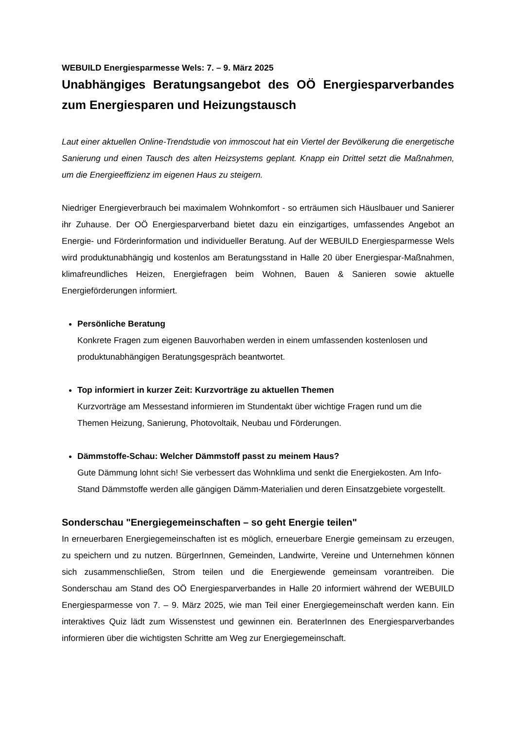WEBUILD Energiesparmesse Wels: 7. – 9. März 2025
Unabhängiges Beratungsangebot des OÖ Energiesparverbandes zum Energiesparen und Heizungstausch
Laut einer aktuellen Online-Trendstudie von immoscout hat ein Viertel der Bevölkerung die energetische Sanierung und einen Tausch des alten Heizsystems geplant. Knapp ein Drittel setzt die Maßnahmen, um die Energieeffizienz im eigenen Haus zu steigern.
Niedriger Energieverbrauch bei maximalem Wohnkomfort - so erträumen sich Häuslbauer und Sanierer ihr Zuhause. Der OÖ Energiesparverband bietet dazu ein einzigartiges, umfassendes Angebot an Energie- und Förderinformation und individueller Beratung. Auf der WEBUILD Energiesparmesse Wels wird produktunabhängig und kostenlos am Beratungsstand in Halle 20 über Energiespar-Maßnahmen, klimafreundliches Heizen, Energiefragen beim Wohnen, Bauen & Sanieren sowie aktuelle Energieförderungen informiert.
Persönliche Beratung
Konkrete Fragen zum eigenen Bauvorhaben werden in einem umfassenden kostenlosen und produktunabhängigen Beratungsgespräch beantwortet.
Top informiert in kurzer Zeit: Kurzvorträge zu aktuellen Themen
Kurzvorträge am Messestand informieren im Stundentakt über wichtige Fragen rund um die Themen Heizung, Sanierung, Photovoltaik, Neubau und Förderungen.
Dämmstoffe-Schau: Welcher Dämmstoff passt zu meinem Haus?
Gute Dämmung lohnt sich! Sie verbessert das Wohnklima und senkt die Energiekosten. Am Info-Stand Dämmstoffe werden alle gängigen Dämm-Materialien und deren Einsatzgebiete vorgestellt.
Sonderschau "Energiegemeinschaften – so geht Energie teilen"
In erneuerbaren Energiegemeinschaften ist es möglich, erneuerbare Energie gemeinsam zu erzeugen, zu speichern und zu nutzen. BürgerInnen, Gemeinden, Landwirte, Vereine und Unternehmen können sich zusammenschließen, Strom teilen und die Energiewende gemeinsam vorantreiben. Die Sonderschau am Stand des OÖ Energiesparverbandes in Halle 20 informiert während der WEBUILD Energiesparmesse von 7. – 9. März 2025, wie man Teil einer Energiegemeinschaft werden kann. Ein interaktives Quiz lädt zum Wissenstest und gewinnen ein. BeraterInnen des Energiesparverbandes informieren über die wichtigsten Schritte am Weg zur Energiegemeinschaft.